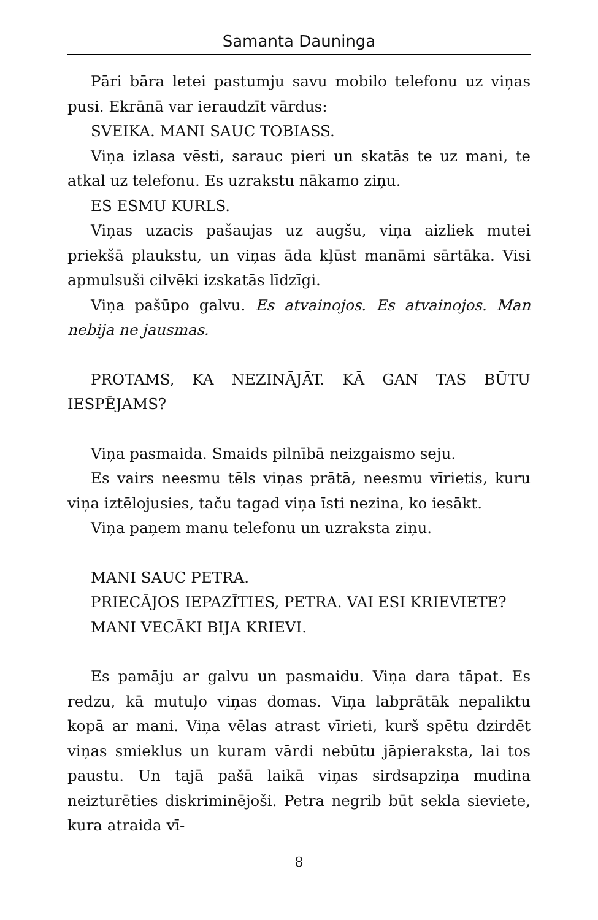Samanta Dauninga
Pāri bāra letei pastumju savu mobilo telefonu uz viņas pusi. Ekrānā var ieraudzīt vārdus:
SVEIKA. MANI SAUC TOBIASS.
Viņa izlasa vēsti, sarauc pieri un skatās te uz mani, te atkal uz telefonu. Es uzrakstu nākamo ziņu.
ES ESMU KURLS.
Viņas uzacis pašaujas uz augšu, viņa aizliek mutei priekšā plaukstu, un viņas āda kļūst manāmi sārtāka. Visi apmulsuši cilvēki izskatās līdzīgi.
Viņa pašūpo galvu. Es atvainojos. Es atvainojos. Man nebija ne jausmas.
PROTAMS, KA NEZINĀJĀT. KĀ GAN TAS BŪTU IESPĒJAMS?
Viņa pasmaida. Smaids pilnībā neizgaismo seju.
Es vairs neesmu tēls viņas prātā, neesmu vīrietis, kuru viņa iztēlojusies, taču tagad viņa īsti nezina, ko iesākt.
Viņa paņem manu telefonu un uzraksta ziņu.
MANI SAUC PETRA.
PRIECĀJOS IEPAZĪTIES, PETRA. VAI ESI KRIEVIETE?
MANI VECĀKI BIJA KRIEVI.
Es pamāju ar galvu un pasmaidu. Viņa dara tāpat. Es redzu, kā mutuļo viņas domas. Viņa labprātāk nepaliktu kopā ar mani. Viņa vēlas atrast vīrieti, kurš spētu dzirdēt viņas smieklus un kuram vārdi nebūtu jāpieraksta, lai tos paustu. Un tajā pašā laikā viņas sirdsapziņa mudina neizturēties diskriminējoši. Petra negrib būt sekla sieviete, kura atraida vī-
8